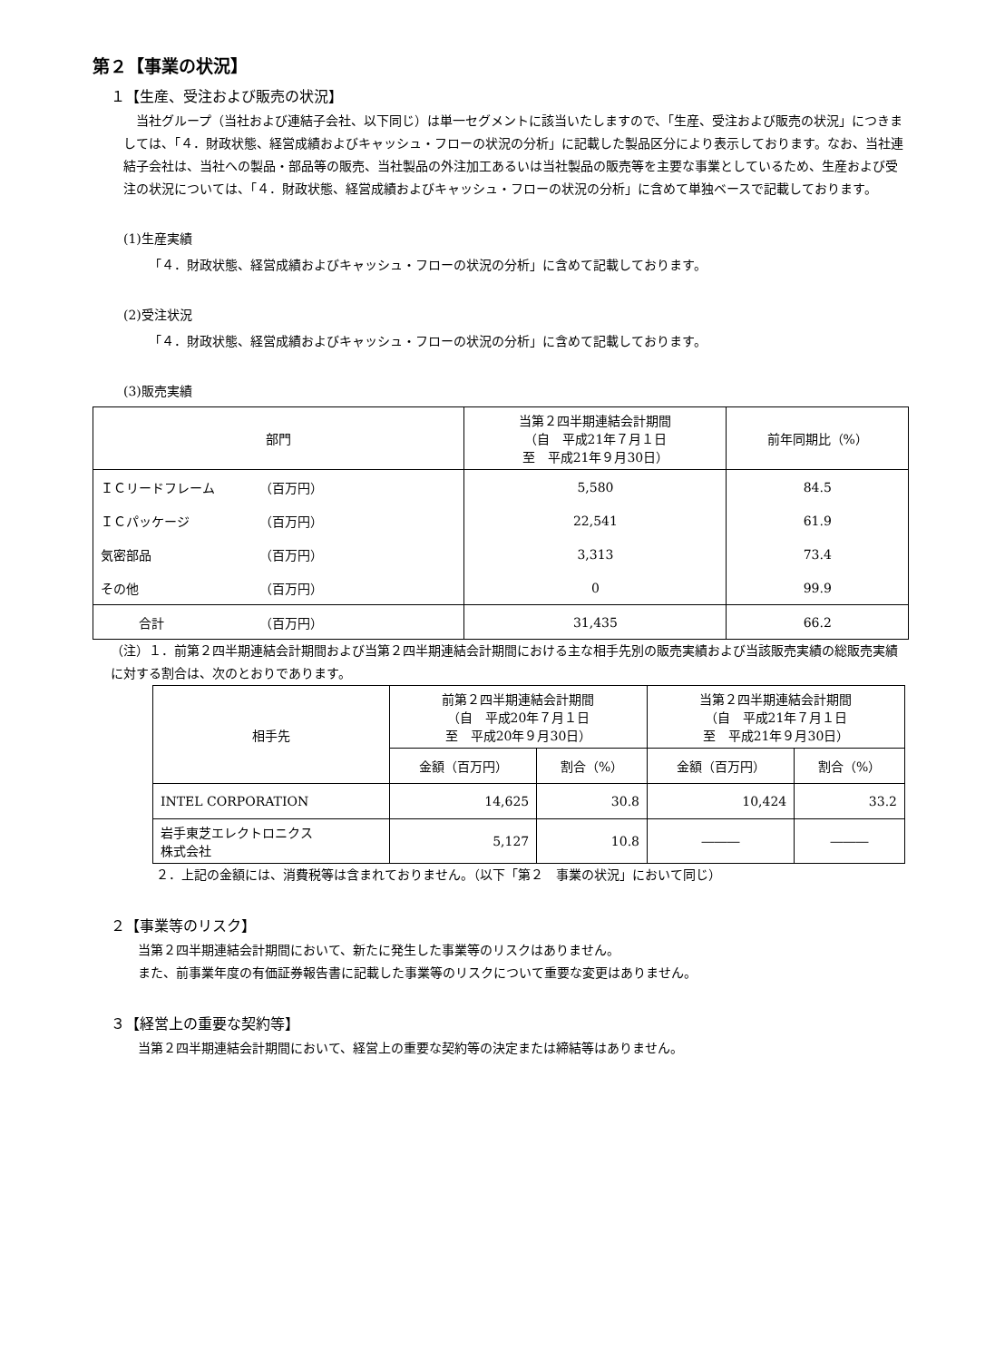第２【事業の状況】
１【生産、受注および販売の状況】
当社グループ（当社および連結子会社、以下同じ）は単一セグメントに該当いたしますので、「生産、受注および販売の状況」につきましては、「４．財政状態、経営成績およびキャッシュ・フローの状況の分析」に記載した製品区分により表示しております。なお、当社連結子会社は、当社への製品・部品等の販売、当社製品の外注加工あるいは当社製品の販売等を主要な事業としているため、生産および受注の状況については、「４．財政状態、経営成績およびキャッシュ・フローの状況の分析」に含めて単独ベースで記載しております。
(1)生産実績
「４．財政状態、経営成績およびキャッシュ・フローの状況の分析」に含めて記載しております。
(2)受注状況
「４．財政状態、経営成績およびキャッシュ・フローの状況の分析」に含めて記載しております。
(3)販売実績
| 部門 | 当第２四半期連結会計期間 （自 平成21年７月１日 至 平成21年９月30日） | 前年同期比（%） |
| --- | --- | --- |
| ＩＣリードフレーム （百万円） | 5,580 | 84.5 |
| ＩＣパッケージ （百万円） | 22,541 | 61.9 |
| 気密部品 （百万円） | 3,313 | 73.4 |
| その他 （百万円） | 0 | 99.9 |
| 合計 （百万円） | 31,435 | 66.2 |
（注）１．前第２四半期連結会計期間および当第２四半期連結会計期間における主な相手先別の販売実績および当該販売実績の総販売実績に対する割合は、次のとおりであります。
| 相手先 | 前第２四半期連結会計期間 （自 平成20年７月１日 至 平成20年９月30日） | | 当第２四半期連結会計期間 （自 平成21年７月１日 至 平成21年９月30日） | |
| --- | --- | --- | --- | --- |
| | 金額（百万円） | 割合（%） | 金額（百万円） | 割合（%） |
| INTEL CORPORATION | 14,625 | 30.8 | 10,424 | 33.2 |
| 岩手東芝エレクトロニクス 株式会社 | 5,127 | 10.8 | ――― | ――― |
２．上記の金額には、消費税等は含まれておりません。（以下「第２　事業の状況」において同じ）
２【事業等のリスク】
当第２四半期連結会計期間において、新たに発生した事業等のリスクはありません。
また、前事業年度の有価証券報告書に記載した事業等のリスクについて重要な変更はありません。
３【経営上の重要な契約等】
当第２四半期連結会計期間において、経営上の重要な契約等の決定または締結等はありません。